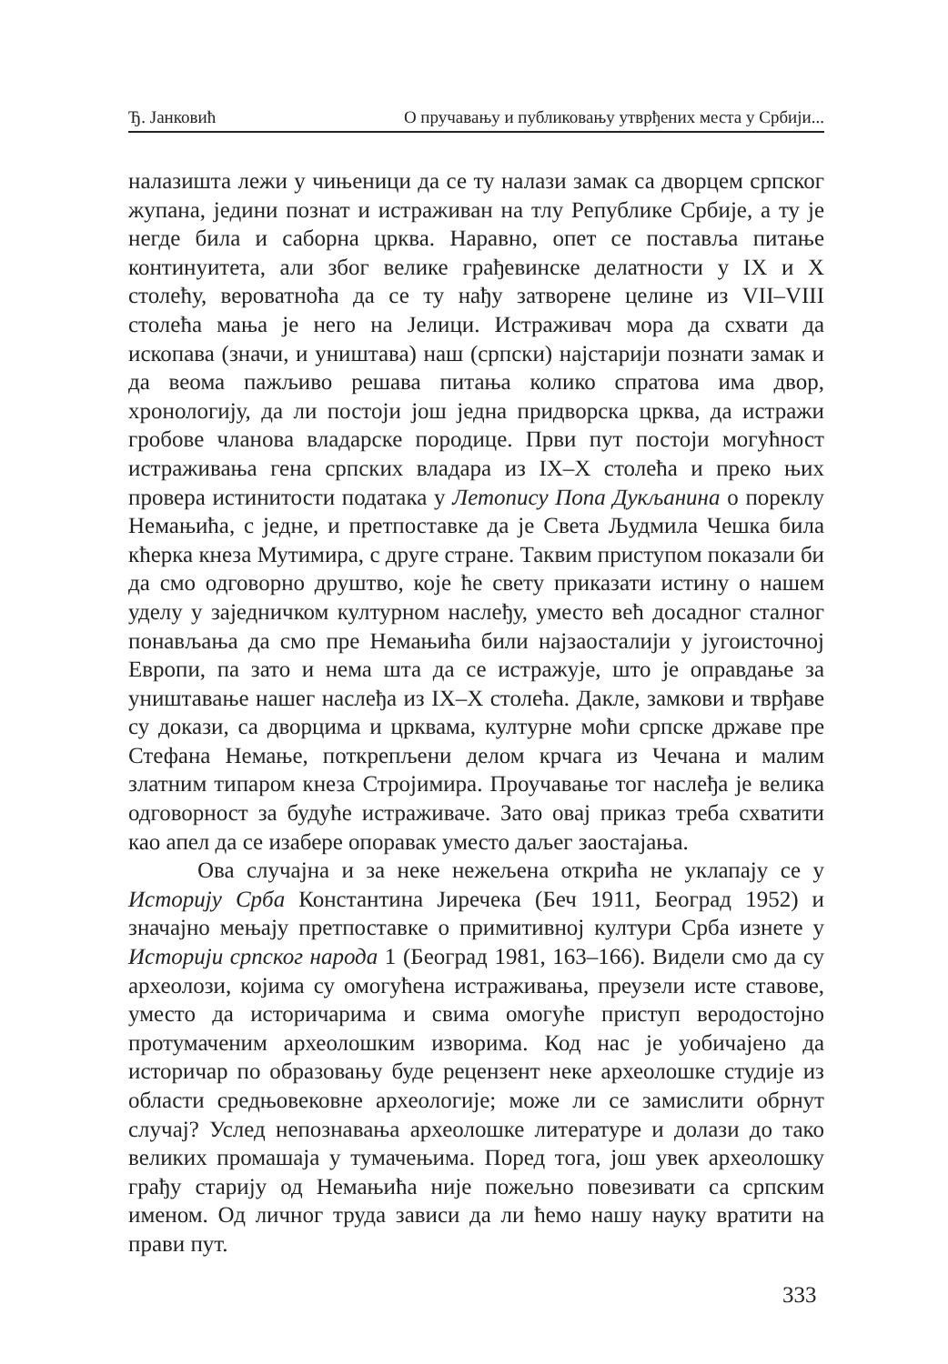Ђ. Јанковић О пручавању и публиковању утврђених места у Србији...
налазишта лежи у чињеници да се ту налази замак са дворцем српског жупана, једини познат и истраживан на тлу Републике Србије, а ту је негде била и саборна црква. Наравно, опет се поставља питање континуитета, али због велике грађевинске делатности у IX и X столећу, вероватноћа да се ту нађу затворене целине из VII–VIII столећа мања је него на Јелици. Истраживач мора да схвати да ископава (значи, и уништава) наш (српски) најстарији познати замак и да веома пажљиво решава питања колико спратова има двор, хронологију, да ли постоји још једна придворска црква, да истражи гробове чланова владарске породице. Први пут постоји могућност истраживања гена српских владара из IX–X столећа и преко њих провера истинитости података у Летопису Попа Дукљанина о пореклу Немањића, с једне, и претпоставке да је Света Људмила Чешка била кћерка кнеза Мутимира, с друге стране. Таквим приступом показали би да смо одговорно друштво, које ће свету приказати истину о нашем уделу у заједничком културном наслеђу, уместо већ досадног сталног понављања да смо пре Немањића били најзаосталији у југоисточној Европи, па зато и нема шта да се истражује, што је оправдање за уништавање нашег наслеђа из IX–X столећа. Дакле, замкови и тврђаве су докази, са дворцима и црквама, културне моћи српске државе пре Стефана Немање, поткрепљени делом крчага из Чечана и малим златним типаром кнеза Стројимира. Проучавање тог наслеђа је велика одговорност за будуће истраживаче. Зато овај приказ треба схватити као апел да се изабере опоравак уместо даљег заостајања.
Ова случајна и за неке нежељена открића не уклапају се у Историју Срба Константина Јиречека (Беч 1911, Београд 1952) и значајно мењају претпоставке о примитивној култури Срба изнете у Историји српског народа 1 (Београд 1981, 163–166). Видели смо да су археолози, којима су омогућена истраживања, преузели исте ставове, уместо да историчарима и свима омогуће приступ веродостојно протумаченим археолошким изворима. Код нас је уобичајено да историчар по образовању буде рецензент неке археолошке студије из области средњовековне археологије; може ли се замислити обрнут случај? Услед непознавања археолошке литературе и долази до тако великих промашаја у тумачењима. Поред тога, још увек археолошку грађу старију од Немањића није пожељно повезивати са српским именом. Од личног труда зависи да ли ћемо нашу науку вратити на прави пут.
333